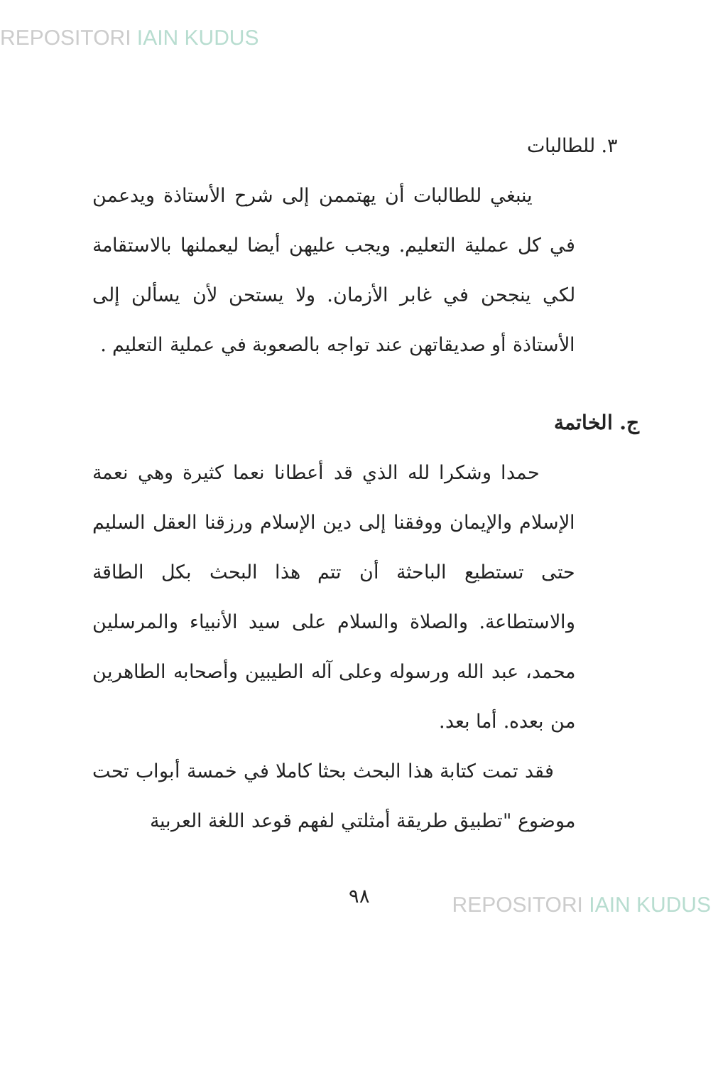REPOSITORI IAIN KUDUS
٣. للطالبات
ينبغي للطالبات أن يهتممن إلى شرح الأستاذة ويدعمن في كل عملية التعليم. ويجب عليهن أيضا ليعملنها بالاستقامة لكي ينجحن في غابر الأزمان. ولا يستحن لأن يسألن إلى الأستاذة أو صديقاتهن عند تواجه بالصعوبة في عملية التعليم .
ج. الخاتمة
حمدا وشكرا لله الذي قد أعطانا نعما كثيرة وهي نعمة الإسلام والإيمان ووفقنا إلى دين الإسلام ورزقنا العقل السليم حتى تستطيع الباحثة أن تتم هذا البحث بكل الطاقة والاستطاعة. والصلاة والسلام على سيد الأنبياء والمرسلين محمد، عبد الله ورسوله وعلى آله الطيبين وأصحابه الطاهرين من بعده. أما بعد.
فقد تمت كتابة هذا البحث بحثا كاملا في خمسة أبواب تحت موضوع "تطبيق طريقة أمثلتي لفهم قوعد اللغة العربية
٩٨ REPOSITORI IAIN KUDUS